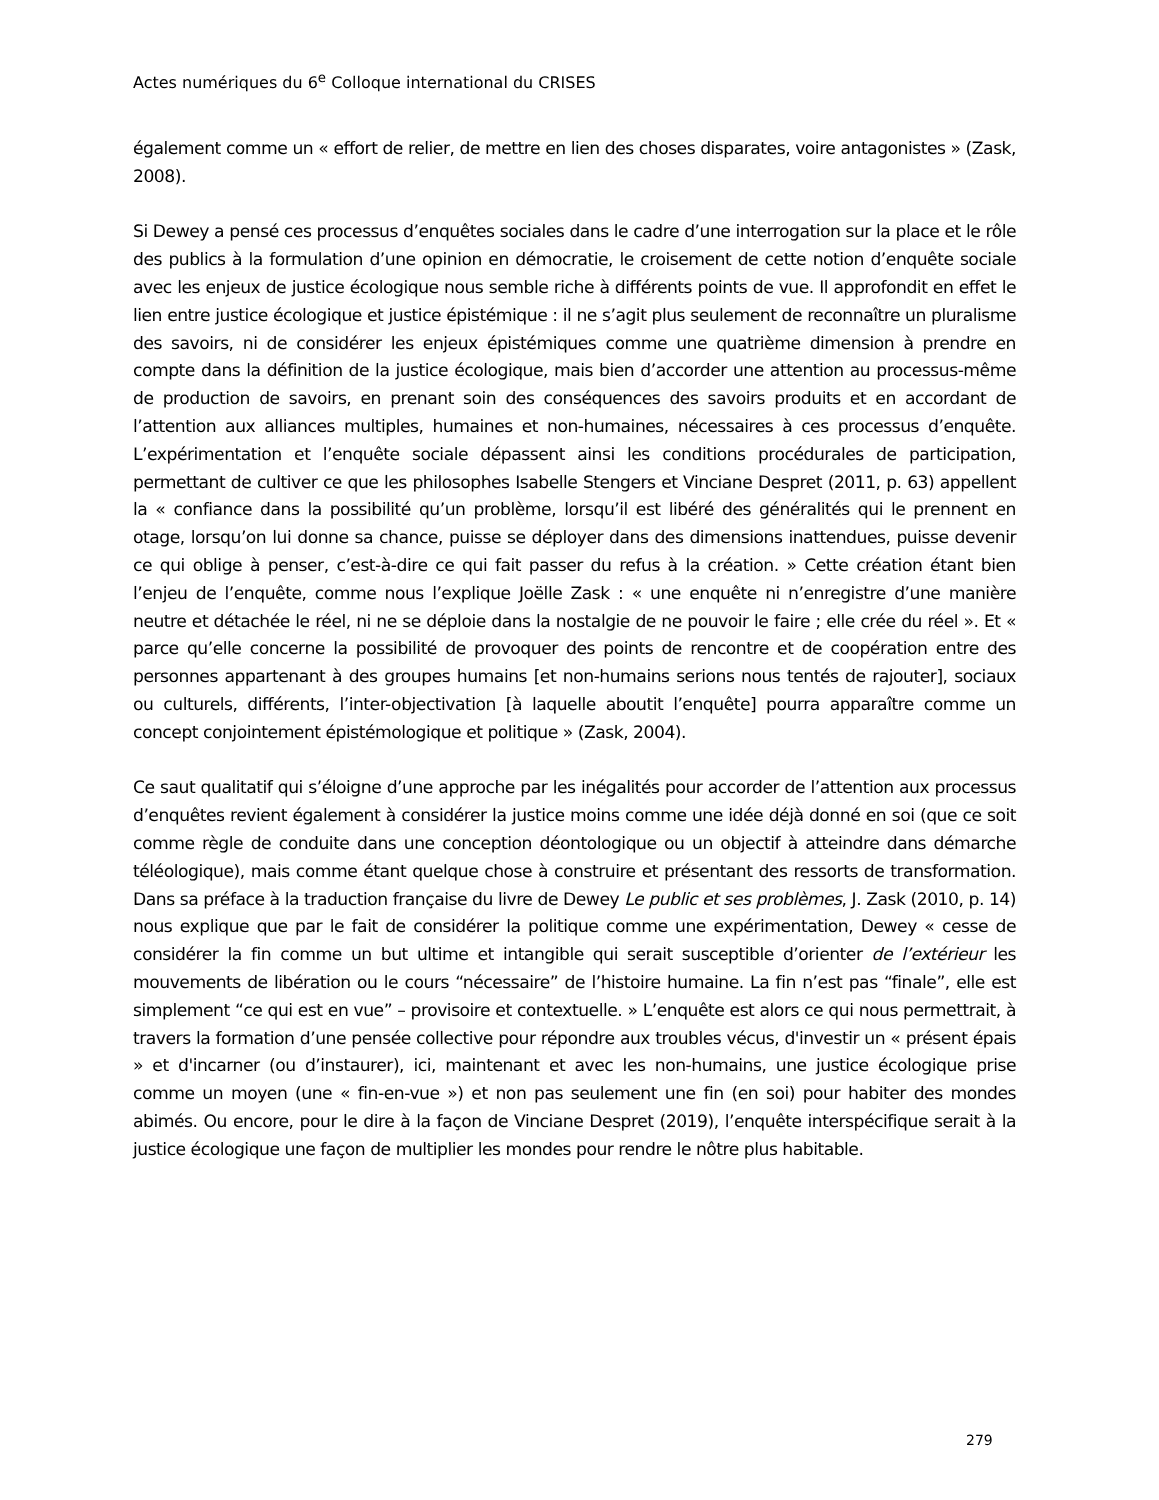Actes numériques du 6<sup>e</sup> Colloque international du CRISES
également comme un « effort de relier, de mettre en lien des choses disparates, voire antagonistes » (Zask, 2008).
Si Dewey a pensé ces processus d’enquêtes sociales dans le cadre d’une interrogation sur la place et le rôle des publics à la formulation d’une opinion en démocratie, le croisement de cette notion d’enquête sociale avec les enjeux de justice écologique nous semble riche à différents points de vue. Il approfondit en effet le lien entre justice écologique et justice épistémique : il ne s’agit plus seulement de reconnaître un pluralisme des savoirs, ni de considérer les enjeux épistémiques comme une quatrième dimension à prendre en compte dans la définition de la justice écologique, mais bien d’accorder une attention au processus-même de production de savoirs, en prenant soin des conséquences des savoirs produits et en accordant de l’attention aux alliances multiples, humaines et non-humaines, nécessaires à ces processus d’enquête. L’expérimentation et l’enquête sociale dépassent ainsi les conditions procédurales de participation, permettant de cultiver ce que les philosophes Isabelle Stengers et Vinciane Despret (2011, p. 63) appellent la « confiance dans la possibilité qu’un problème, lorsqu’il est libéré des généralités qui le prennent en otage, lorsqu’on lui donne sa chance, puisse se déployer dans des dimensions inattendues, puisse devenir ce qui oblige à penser, c’est-à-dire ce qui fait passer du refus à la création. » Cette création étant bien l’enjeu de l’enquête, comme nous l’explique Joëlle Zask : « une enquête ni n’enregistre d’une manière neutre et détachée le réel, ni ne se déploie dans la nostalgie de ne pouvoir le faire ; elle crée du réel ». Et « parce qu’elle concerne la possibilité de provoquer des points de rencontre et de coopération entre des personnes appartenant à des groupes humains [et non-humains serions nous tentés de rajouter], sociaux ou culturels, différents, l’inter-objectivation [à laquelle aboutit l’enquête] pourra apparaître comme un concept conjointement épistémologique et politique » (Zask, 2004).
Ce saut qualitatif qui s’éloigne d’une approche par les inégalités pour accorder de l’attention aux processus d’enquêtes revient également à considérer la justice moins comme une idée déjà donné en soi (que ce soit comme règle de conduite dans une conception déontologique ou un objectif à atteindre dans démarche téléologique), mais comme étant quelque chose à construire et présentant des ressorts de transformation. Dans sa préface à la traduction française du livre de Dewey Le public et ses problèmes, J. Zask (2010, p. 14) nous explique que par le fait de considérer la politique comme une expérimentation, Dewey « cesse de considérer la fin comme un but ultime et intangible qui serait susceptible d’orienter de l’extérieur les mouvements de libération ou le cours “nécessaire” de l’histoire humaine. La fin n’est pas “finale”, elle est simplement “ce qui est en vue” – provisoire et contextuelle. » L’enquête est alors ce qui nous permettrait, à travers la formation d’une pensée collective pour répondre aux troubles vécus, d'investir un « présent épais » et d'incarner (ou d’instaurer), ici, maintenant et avec les non-humains, une justice écologique prise comme un moyen (une « fin-en-vue ») et non pas seulement une fin (en soi) pour habiter des mondes abimés. Ou encore, pour le dire à la façon de Vinciane Despret (2019), l’enquête interspécifique serait à la justice écologique une façon de multiplier les mondes pour rendre le nôtre plus habitable.
279